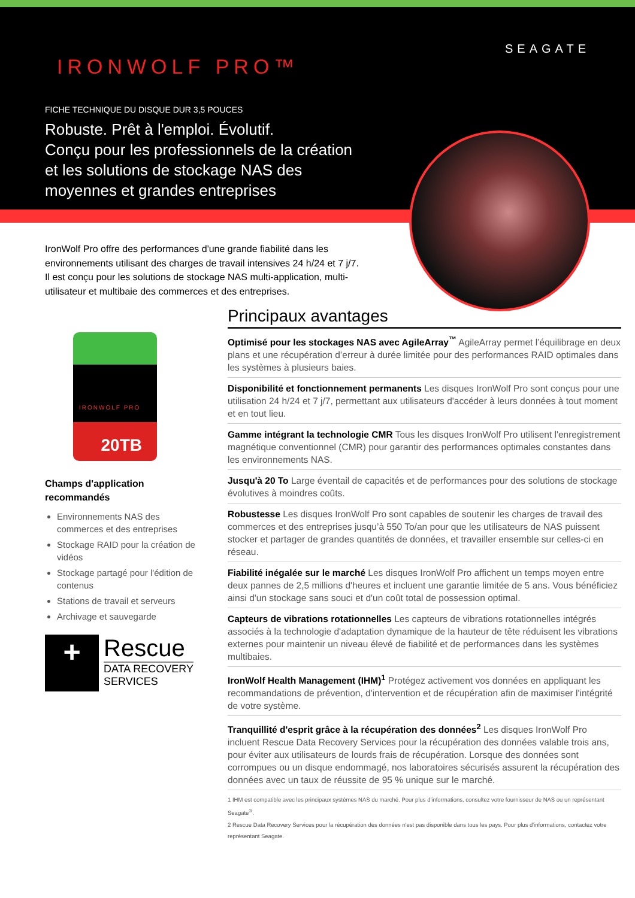IRONWOLF PRO™
SEAGATE
FICHE TECHNIQUE DU DISQUE DUR 3,5 POUCES
Robuste. Prêt à l'emploi. Évolutif.
Conçu pour les professionnels de la création
et les solutions de stockage NAS des
moyennes et grandes entreprises
IronWolf Pro offre des performances d'une grande fiabilité dans les environnements utilisant des charges de travail intensives 24 h/24 et 7 j/7. Il est conçu pour les solutions de stockage NAS multi-application, multi-utilisateur et multibaie des commerces et des entreprises.
IRONWOLF PRO
20TB
Champs d'application recommandés
Environnements NAS des commerces et des entreprises
Stockage RAID pour la création de vidéos
Stockage partagé pour l'édition de contenus
Stations de travail et serveurs
Archivage et sauvegarde
+
Rescue
DATA RECOVERY
SERVICES
Principaux avantages
Optimisé pour les stockages NAS avec AgileArray<sup>™</sup> AgileArray permet l’équilibrage en deux plans et une récupération d’erreur à durée limitée pour des performances RAID optimales dans les systèmes à plusieurs baies.
Disponibilité et fonctionnement permanents Les disques IronWolf Pro sont conçus pour une utilisation 24 h/24 et 7 j/7, permettant aux utilisateurs d'accéder à leurs données à tout moment et en tout lieu.
Gamme intégrant la technologie CMR Tous les disques IronWolf Pro utilisent l'enregistrement magnétique conventionnel (CMR) pour garantir des performances optimales constantes dans les environnements NAS.
Jusqu'à 20 To Large éventail de capacités et de performances pour des solutions de stockage évolutives à moindres coûts.
Robustesse Les disques IronWolf Pro sont capables de soutenir les charges de travail des commerces et des entreprises jusqu’à 550 To/an pour que les utilisateurs de NAS puissent stocker et partager de grandes quantités de données, et travailler ensemble sur celles-ci en réseau.
Fiabilité inégalée sur le marché Les disques IronWolf Pro affichent un temps moyen entre deux pannes de 2,5 millions d'heures et incluent une garantie limitée de 5 ans. Vous bénéficiez ainsi d'un stockage sans souci et d'un coût total de possession optimal.
Capteurs de vibrations rotationnelles Les capteurs de vibrations rotationnelles intégrés associés à la technologie d'adaptation dynamique de la hauteur de tête réduisent les vibrations externes pour maintenir un niveau élevé de fiabilité et de performances dans les systèmes multibaies.
IronWolf Health Management (IHM)<sup>1</sup> Protégez activement vos données en appliquant les recommandations de prévention, d'intervention et de récupération afin de maximiser l'intégrité de votre système.
Tranquillité d'esprit grâce à la récupération des données<sup>2</sup> Les disques IronWolf Pro incluent Rescue Data Recovery Services pour la récupération des données valable trois ans, pour éviter aux utilisateurs de lourds frais de récupération. Lorsque des données sont corrompues ou un disque endommagé, nos laboratoires sécurisés assurent la récupération des données avec un taux de réussite de 95 % unique sur le marché.
1 IHM est compatible avec les principaux systèmes NAS du marché. Pour plus d'informations, consultez votre fournisseur de NAS ou un représentant Seagate<sup>®</sup>.
2 Rescue Data Recovery Services pour la récupération des données n'est pas disponible dans tous les pays. Pour plus d'informations, contactez votre représentant Seagate.